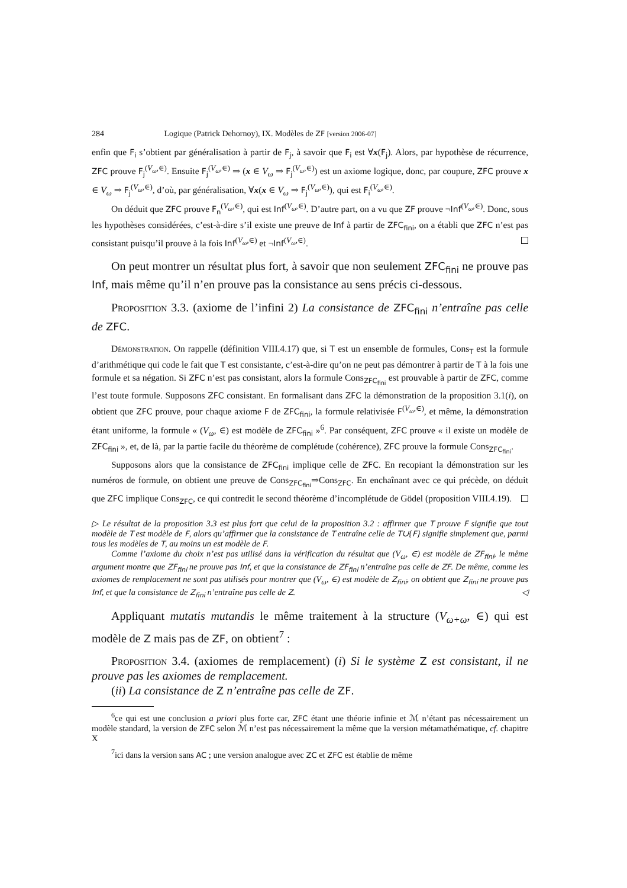284 Logique (Patrick Dehornoy), IX. Modèles de ZF [version 2006-07]
enfin que F<sub>i</sub> s’obtient par généralisation à partir de F<sub>j</sub>, à savoir que F<sub>i</sub> est ∀x(F<sub>j</sub>). Alors, par hypothèse de récurrence, ZFC prouve F<sub>j</sub><sup>(V<sub>ω</sub>,∈)</sup>. Ensuite F<sub>j</sub><sup>(V<sub>ω</sub>,∈)</sup> ⇒ (x ∈ V<sub>ω</sub> ⇒ F<sub>j</sub><sup>(V<sub>ω</sub>,∈)</sup>) est un axiome logique, donc, par coupure, ZFC prouve x ∈ V<sub>ω</sub> ⇒ F<sub>j</sub><sup>(V<sub>ω</sub>,∈)</sup>, d’où, par généralisation, ∀x(x ∈ V<sub>ω</sub> ⇒ F<sub>j</sub><sup>(V<sub>ω</sub>,∈)</sup>), qui est F<sub>i</sub><sup>(V<sub>ω</sub>,∈)</sup>.
On déduit que ZFC prouve F<sub>n</sub><sup>(V<sub>ω</sub>,∈)</sup>, qui est Inf<sup>(V<sub>ω</sub>,∈)</sup>. D’autre part, on a vu que ZF prouve ¬Inf<sup>(V<sub>ω</sub>,∈)</sup>. Donc, sous les hypothèses considérées, c’est-à-dire s’il existe une preuve de Inf à partir de ZFC<sub>fini</sub>, on a établi que ZFC n’est pas consistant puisqu’il prouve à la fois Inf<sup>(V<sub>ω</sub>,∈)</sup> et ¬Inf<sup>(V<sub>ω</sub>,∈)</sup>.
On peut montrer un résultat plus fort, à savoir que non seulement ZFC<sub>fini</sub> ne prouve pas Inf, mais même qu’il n’en prouve pas la consistance au sens précis ci-dessous.
Proposition 3.3. (axiome de l’infini 2) La consistance de ZFC<sub>fini</sub> n’entraîne pas celle de ZFC.
Démonstration. On rappelle (définition VIII.4.17) que, si T est un ensemble de formules, Cons<sub>T</sub> est la formule d’arithmétique qui code le fait que T est consistante, c’est-à-dire qu’on ne peut pas démontrer à partir de T à la fois une formule et sa négation. Si ZFC n’est pas consistant, alors la formule Cons<sub>ZFC<sub>fini</sub></sub> est prouvable à partir de ZFC, comme l’est toute formule. Supposons ZFC consistant. En formalisant dans ZFC la démonstration de la proposition 3.1(i), on obtient que ZFC prouve, pour chaque axiome F de ZFC<sub>fini</sub>, la formule relativisée F<sup>(V<sub>ω</sub>,∈)</sup>, et même, la démonstration étant uniforme, la formule « (V<sub>ω</sub>, ∈) est modèle de ZFC<sub>fini</sub> »<sup>6</sup>. Par conséquent, ZFC prouve « il existe un modèle de ZFC<sub>fini</sub> », et, de là, par la partie facile du théorème de complétude (cohérence), ZFC prouve la formule Cons<sub>ZFC<sub>fini</sub></sub>.
Supposons alors que la consistance de ZFC<sub>fini</sub> implique celle de ZFC. En recopiant la démonstration sur les numéros de formule, on obtient une preuve de Cons<sub>ZFC<sub>fini</sub></sub>⇒Cons<sub>ZFC</sub>. En enchaînant avec ce qui précède, on déduit que ZFC implique Cons<sub>ZFC</sub>, ce qui contredit le second théorème d’incomplétude de Gödel (proposition VIII.4.19).
▷ Le résultat de la proposition 3.3 est plus fort que celui de la proposition 3.2 : affirmer que T prouve F signifie que tout modèle de T est modèle de F, alors qu’affirmer que la consistance de T entraîne celle de T∪{F} signifie simplement que, parmi tous les modèles de T, au moins un est modèle de F.
Comme l’axiome du choix n’est pas utilisé dans la vérification du résultat que (V<sub>ω</sub>, ∈) est modèle de ZF<sub>fini</sub>, le même argument montre que ZF<sub>fini</sub> ne prouve pas Inf, et que la consistance de ZF<sub>fini</sub> n’entraîne pas celle de ZF. De même, comme les axiomes de remplacement ne sont pas utilisés pour montrer que (V<sub>ω</sub>, ∈) est modèle de Z<sub>fini</sub>, on obtient que Z<sub>fini</sub> ne prouve pas Inf, et que la consistance de Z<sub>fini</sub> n’entraîne pas celle de Z. ◁
Appliquant mutatis mutandis le même traitement à la structure (V<sub>ω+ω</sub>, ∈) qui est modèle de Z mais pas de ZF, on obtient<sup>7</sup> :
Proposition 3.4. (axiomes de remplacement) (i) Si le système Z est consistant, il ne prouve pas les axiomes de remplacement.
(ii) La consistance de Z n’entraîne pas celle de ZF.
<sup>6</sup> ce qui est une conclusion a priori plus forte car, ZFC étant une théorie infinie et ℳ n’étant pas nécessairement un modèle standard, la version de ZFC selon ℳ n’est pas nécessairement la même que la version métamathématique, cf. chapitre X
<sup>7</sup> ici dans la version sans AC ; une version analogue avec ZC et ZFC est établie de même